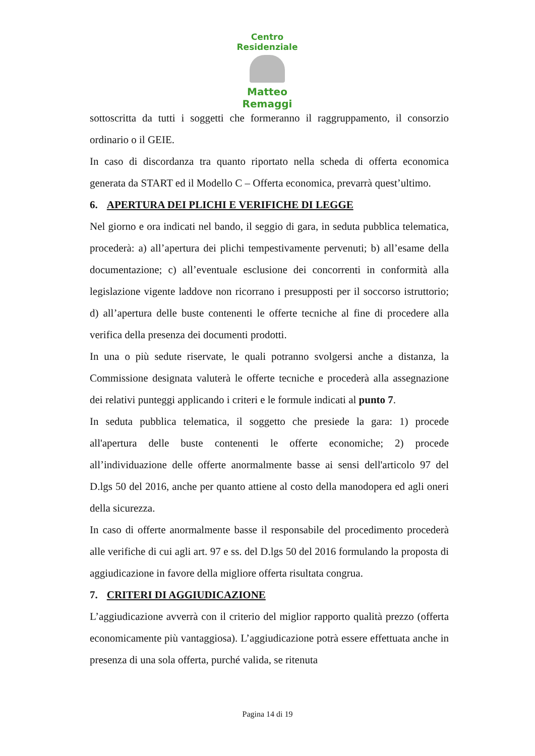Centro Residenziale
Matteo Remaggi
sottoscritta da tutti i soggetti che formeranno il raggruppamento, il consorzio ordinario o il GEIE.
In caso di discordanza tra quanto riportato nella scheda di offerta economica generata da START ed il Modello C – Offerta economica, prevarrà quest’ultimo.
6. APERTURA DEI PLICHI E VERIFICHE DI LEGGE
Nel giorno e ora indicati nel bando, il seggio di gara, in seduta pubblica telematica, procederà: a) all’apertura dei plichi tempestivamente pervenuti; b) all’esame della documentazione; c) all’eventuale esclusione dei concorrenti in conformità alla legislazione vigente laddove non ricorrano i presupposti per il soccorso istruttorio; d) all’apertura delle buste contenenti le offerte tecniche al fine di procedere alla verifica della presenza dei documenti prodotti.
In una o più sedute riservate, le quali potranno svolgersi anche a distanza, la Commissione designata valuterà le offerte tecniche e procederà alla assegnazione dei relativi punteggi applicando i criteri e le formule indicati al punto 7.
In seduta pubblica telematica, il soggetto che presiede la gara: 1) procede all'apertura delle buste contenenti le offerte economiche; 2) procede all’individuazione delle offerte anormalmente basse ai sensi dell'articolo 97 del D.lgs 50 del 2016, anche per quanto attiene al costo della manodopera ed agli oneri della sicurezza.
In caso di offerte anormalmente basse il responsabile del procedimento procederà alle verifiche di cui agli art. 97 e ss. del D.lgs 50 del 2016 formulando la proposta di aggiudicazione in favore della migliore offerta risultata congrua.
7. CRITERI DI AGGIUDICAZIONE
L’aggiudicazione avverrà con il criterio del miglior rapporto qualità prezzo (offerta economicamente più vantaggiosa). L’aggiudicazione potrà essere effettuata anche in presenza di una sola offerta, purché valida, se ritenuta
Pagina 14 di 19